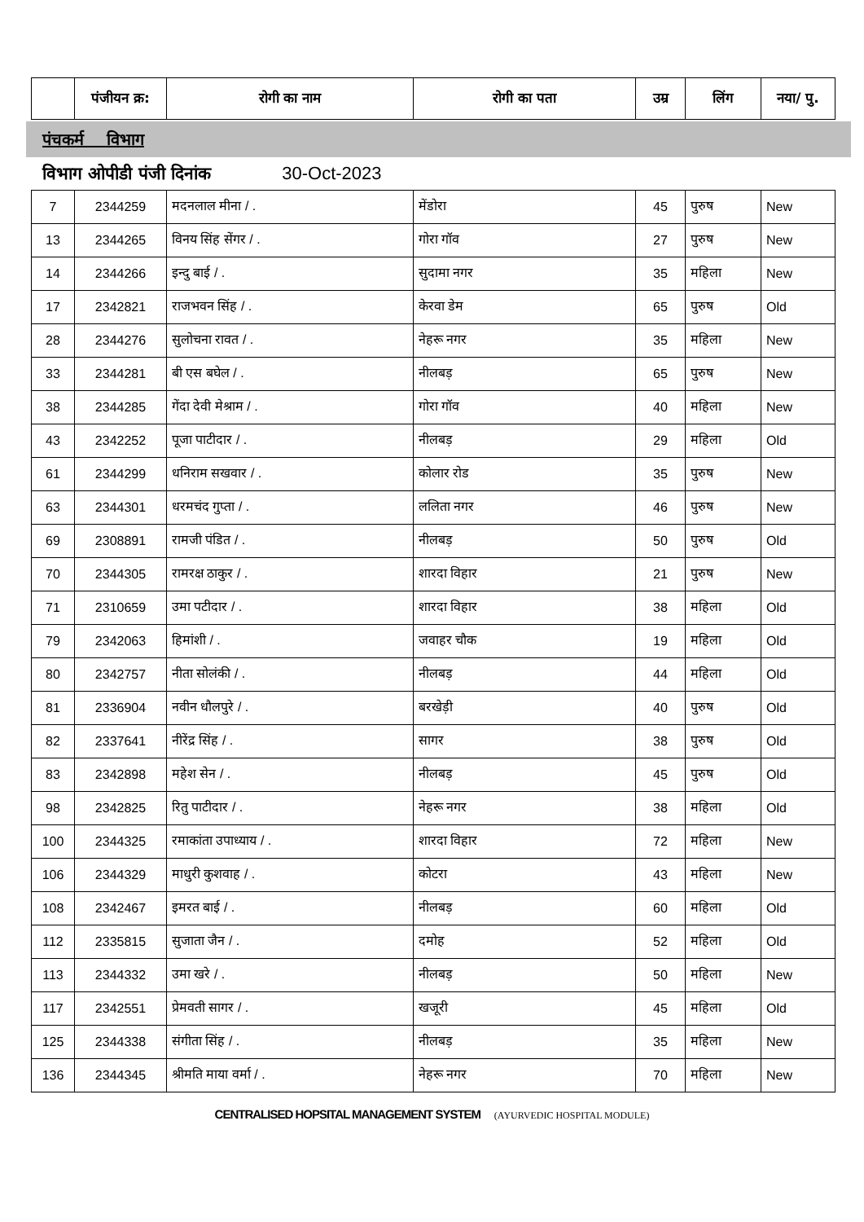| | पंजीयन क्र: | रोगी का नाम | रोगी का पता | उम्र | लिंग | नया/ पु. |
| --- | --- | --- | --- | --- | --- | --- |
पंचकर्म विभाग
विभाग ओपीडी पंजी दिनांक 30-Oct-2023
| 7 | 2344259 | मदनलाल मीना / . | मेंडोरा | 45 | पुरुष | New |
| 13 | 2344265 | विनय सिंह सेंगर / . | गोरा गॉव | 27 | पुरुष | New |
| 14 | 2344266 | इन्दु बाई / . | सुदामा नगर | 35 | महिला | New |
| 17 | 2342821 | राजभवन सिंह / . | केरवा डेम | 65 | पुरुष | Old |
| 28 | 2344276 | सुलोचना रावत / . | नेहरू नगर | 35 | महिला | New |
| 33 | 2344281 | बी एस बघेल / . | नीलबड़ | 65 | पुरुष | New |
| 38 | 2344285 | गेंदा देवी मेश्राम / . | गोरा गॉव | 40 | महिला | New |
| 43 | 2342252 | पूजा पाटीदार / . | नीलबड़ | 29 | महिला | Old |
| 61 | 2344299 | धनिराम सखवार / . | कोलार रोड | 35 | पुरुष | New |
| 63 | 2344301 | धरमचंद गुप्ता / . | ललिता नगर | 46 | पुरुष | New |
| 69 | 2308891 | रामजी पंडित / . | नीलबड़ | 50 | पुरुष | Old |
| 70 | 2344305 | रामरक्ष ठाकुर / . | शारदा विहार | 21 | पुरुष | New |
| 71 | 2310659 | उमा पटीदार / . | शारदा विहार | 38 | महिला | Old |
| 79 | 2342063 | हिमांशी / . | जवाहर चौक | 19 | महिला | Old |
| 80 | 2342757 | नीता सोलंकी / . | नीलबड़ | 44 | महिला | Old |
| 81 | 2336904 | नवीन धौलपुरे / . | बरखेड़ी | 40 | पुरुष | Old |
| 82 | 2337641 | नीरेंद्र सिंह / . | सागर | 38 | पुरुष | Old |
| 83 | 2342898 | महेश सेन / . | नीलबड़ | 45 | पुरुष | Old |
| 98 | 2342825 | रितु पाटीदार / . | नेहरू नगर | 38 | महिला | Old |
| 100 | 2344325 | रमाकांता उपाध्याय / . | शारदा विहार | 72 | महिला | New |
| 106 | 2344329 | माधुरी कुशवाह / . | कोटरा | 43 | महिला | New |
| 108 | 2342467 | इमरत बाई / . | नीलबड़ | 60 | महिला | Old |
| 112 | 2335815 | सुजाता जैन / . | दमोह | 52 | महिला | Old |
| 113 | 2344332 | उमा खरे / . | नीलबड़ | 50 | महिला | New |
| 117 | 2342551 | प्रेमवती सागर / . | खजूरी | 45 | महिला | Old |
| 125 | 2344338 | संगीता सिंह / . | नीलबड़ | 35 | महिला | New |
| 136 | 2344345 | श्रीमति माया वर्मा / . | नेहरू नगर | 70 | महिला | New |
CENTRALISED HOPSITAL MANAGEMENT SYSTEM (AYURVEDIC HOSPITAL MODULE)